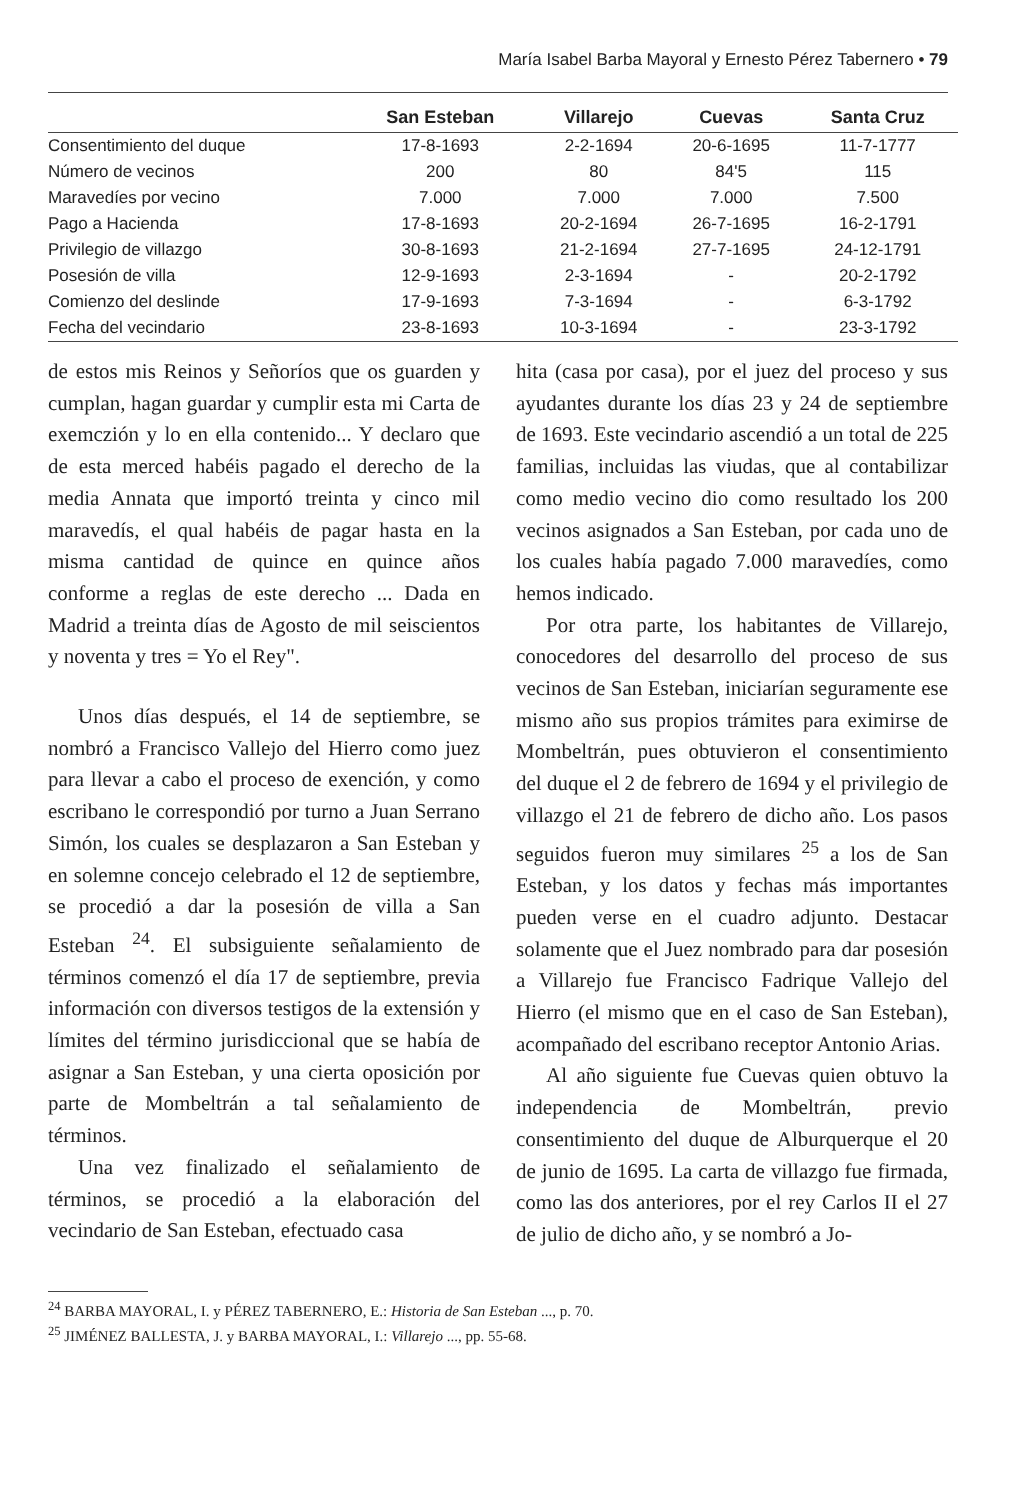María Isabel Barba Mayoral y Ernesto Pérez Tabernero • 79
| | San Esteban | Villarejo | Cuevas | Santa Cruz |
| --- | --- | --- | --- | --- |
| Consentimiento del duque | 17-8-1693 | 2-2-1694 | 20-6-1695 | 11-7-1777 |
| Número de vecinos | 200 | 80 | 84'5 | 115 |
| Maravedíes por vecino | 7.000 | 7.000 | 7.000 | 7.500 |
| Pago a Hacienda | 17-8-1693 | 20-2-1694 | 26-7-1695 | 16-2-1791 |
| Privilegio de villazgo | 30-8-1693 | 21-2-1694 | 27-7-1695 | 24-12-1791 |
| Posesión de villa | 12-9-1693 | 2-3-1694 | - | 20-2-1792 |
| Comienzo del deslinde | 17-9-1693 | 7-3-1694 | - | 6-3-1792 |
| Fecha del vecindario | 23-8-1693 | 10-3-1694 | - | 23-3-1792 |
de estos mis Reinos y Señoríos que os guarden y cumplan, hagan guardar y cumplir esta mi Carta de exemczión y lo en ella contenido... Y declaro que de esta merced habéis pagado el derecho de la media Annata que importó treinta y cinco mil maravedís, el qual habéis de pagar hasta en la misma cantidad de quince en quince años conforme a reglas de este derecho ... Dada en Madrid a treinta días de Agosto de mil seiscientos y noventa y tres = Yo el Rey".
Unos días después, el 14 de septiembre, se nombró a Francisco Vallejo del Hierro como juez para llevar a cabo el proceso de exención, y como escribano le correspondió por turno a Juan Serrano Simón, los cuales se desplazaron a San Esteban y en solemne concejo celebrado el 12 de septiembre, se procedió a dar la posesión de villa a San Esteban <sup>24</sup>. El subsiguiente señalamiento de términos comenzó el día 17 de septiembre, previa información con diversos testigos de la extensión y límites del término jurisdiccional que se había de asignar a San Esteban, y una cierta oposición por parte de Mombeltrán a tal señalamiento de términos.
Una vez finalizado el señalamiento de términos, se procedió a la elaboración del vecindario de San Esteban, efectuado casa
hita (casa por casa), por el juez del proceso y sus ayudantes durante los días 23 y 24 de septiembre de 1693. Este vecindario ascendió a un total de 225 familias, incluidas las viudas, que al contabilizar como medio vecino dio como resultado los 200 vecinos asignados a San Esteban, por cada uno de los cuales había pagado 7.000 maravedíes, como hemos indicado.
Por otra parte, los habitantes de Villarejo, conocedores del desarrollo del proceso de sus vecinos de San Esteban, iniciarían seguramente ese mismo año sus propios trámites para eximirse de Mombeltrán, pues obtuvieron el consentimiento del duque el 2 de febrero de 1694 y el privilegio de villazgo el 21 de febrero de dicho año. Los pasos seguidos fueron muy similares <sup>25</sup> a los de San Esteban, y los datos y fechas más importantes pueden verse en el cuadro adjunto. Destacar solamente que el Juez nombrado para dar posesión a Villarejo fue Francisco Fadrique Vallejo del Hierro (el mismo que en el caso de San Esteban), acompañado del escribano receptor Antonio Arias.
Al año siguiente fue Cuevas quien obtuvo la independencia de Mombeltrán, previo consentimiento del duque de Alburquerque el 20 de junio de 1695. La carta de villazgo fue firmada, como las dos anteriores, por el rey Carlos II el 27 de julio de dicho año, y se nombró a Jo-
<sup>24</sup> BARBA MAYORAL, I. y PÉREZ TABERNERO, E.: Historia de San Esteban ..., p. 70.
<sup>25</sup> JIMÉNEZ BALLESTA, J. y BARBA MAYORAL, I.: Villarejo ..., pp. 55-68.